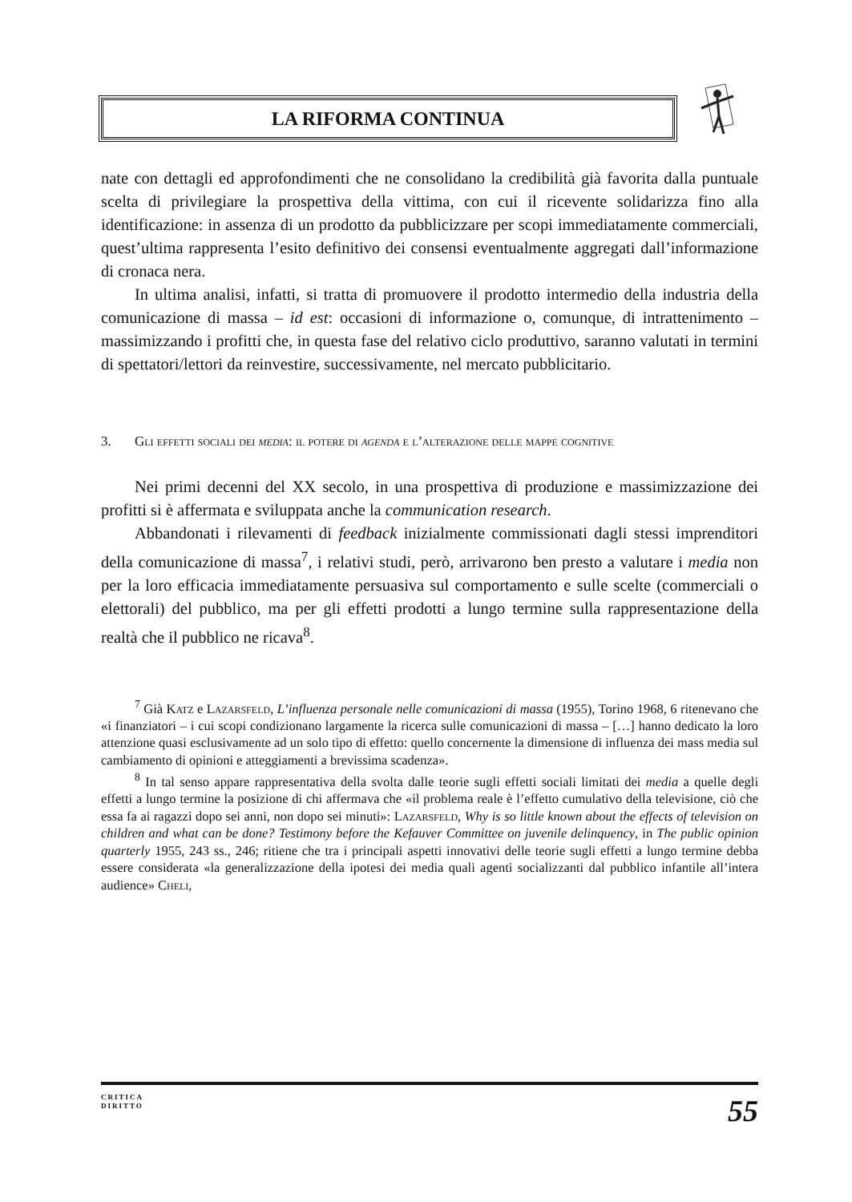LA RIFORMA CONTINUA
nate con dettagli ed approfondimenti che ne consolidano la credibilità già favorita dalla puntuale scelta di privilegiare la prospettiva della vittima, con cui il ricevente solidarizza fino alla identificazione: in assenza di un prodotto da pubblicizzare per scopi immediatamente commerciali, quest’ultima rappresenta l’esito definitivo dei consensi eventualmente aggregati dall’informazione di cronaca nera.
In ultima analisi, infatti, si tratta di promuovere il prodotto intermedio della industria della comunicazione di massa – id est: occasioni di informazione o, comunque, di intrattenimento – massimizzando i profitti che, in questa fase del relativo ciclo produttivo, saranno valutati in termini di spettatori/lettori da reinvestire, successivamente, nel mercato pubblicitario.
3. Gli effetti sociali dei media: il potere di agenda e l’alterazione delle mappe cognitive
Nei primi decenni del XX secolo, in una prospettiva di produzione e massimizzazione dei profitti si è affermata e sviluppata anche la communication research.
Abbandonati i rilevamenti di feedback inizialmente commissionati dagli stessi imprenditori della comunicazione di massa<sup>7</sup>, i relativi studi, però, arrivarono ben presto a valutare i media non per la loro efficacia immediatamente persuasiva sul comportamento e sulle scelte (commerciali o elettorali) del pubblico, ma per gli effetti prodotti a lungo termine sulla rappresentazione della realtà che il pubblico ne ricava<sup>8</sup>.
<sup>7</sup> Già Katz e Lazarsfeld, L’influenza personale nelle comunicazioni di massa (1955), Torino 1968, 6 ritenevano che «i finanziatori – i cui scopi condizionano largamente la ricerca sulle comunicazioni di massa – […] hanno dedicato la loro attenzione quasi esclusivamente ad un solo tipo di effetto: quello concernente la dimensione di influenza dei mass media sul cambiamento di opinioni e atteggiamenti a brevissima scadenza».
<sup>8</sup> In tal senso appare rappresentativa della svolta dalle teorie sugli effetti sociali limitati dei media a quelle degli effetti a lungo termine la posizione di chi affermava che «il problema reale è l’effetto cumulativo della televisione, ciò che essa fa ai ragazzi dopo sei anni, non dopo sei minuti»: Lazarsfeld, Why is so little known about the effects of television on children and what can be done? Testimony before the Kefauver Committee on juvenile delinquency, in The public opinion quarterly 1955, 243 ss., 246; ritiene che tra i principali aspetti innovativi delle teorie sugli effetti a lungo termine debba essere considerata «la generalizzazione della ipotesi dei media quali agenti socializzanti dal pubblico infantile all’intera audience» Cheli,
CRITICA
DIRITTO
55